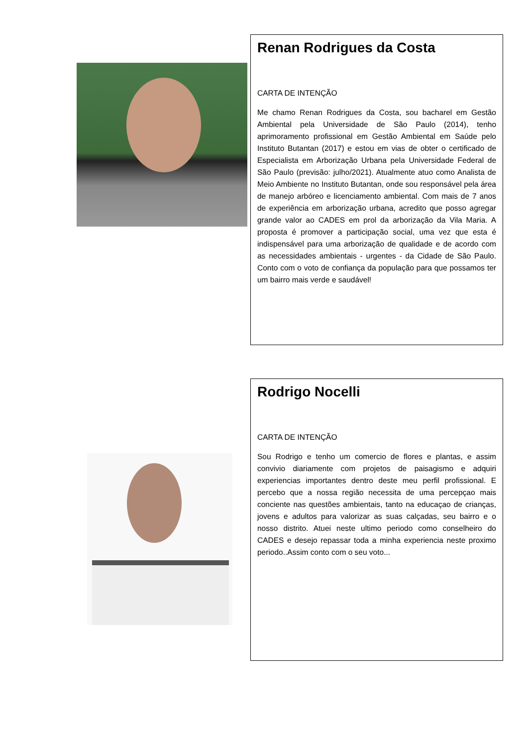Renan Rodrigues da Costa
CARTA DE INTENÇÃO
Me chamo Renan Rodrigues da Costa, sou bacharel em Gestão Ambiental pela Universidade de São Paulo (2014), tenho aprimoramento profissional em Gestão Ambiental em Saúde pelo Instituto Butantan (2017) e estou em vias de obter o certificado de Especialista em Arborização Urbana pela Universidade Federal de São Paulo (previsão: julho/2021). Atualmente atuo como Analista de Meio Ambiente no Instituto Butantan, onde sou responsável pela área de manejo arbóreo e licenciamento ambiental. Com mais de 7 anos de experiência em arborização urbana, acredito que posso agregar grande valor ao CADES em prol da arborização da Vila Maria. A proposta é promover a participação social, uma vez que esta é indispensável para uma arborização de qualidade e de acordo com as necessidades ambientais - urgentes - da Cidade de São Paulo. Conto com o voto de confiança da população para que possamos ter um bairro mais verde e saudável!
Rodrigo Nocelli
CARTA DE INTENÇÃO
Sou Rodrigo e tenho um comercio de flores e plantas, e assim convivio diariamente com projetos de paisagismo e adquiri experiencias importantes dentro deste meu perfil profissional. E percebo que a nossa região necessita de uma percepçao mais conciente nas questões ambientais, tanto na educaçao de crianças, jovens e adultos para valorizar as suas calçadas, seu bairro e o nosso distrito. Atuei neste ultimo periodo como conselheiro do CADES e desejo repassar toda a minha experiencia neste proximo periodo..Assim conto com o seu voto...